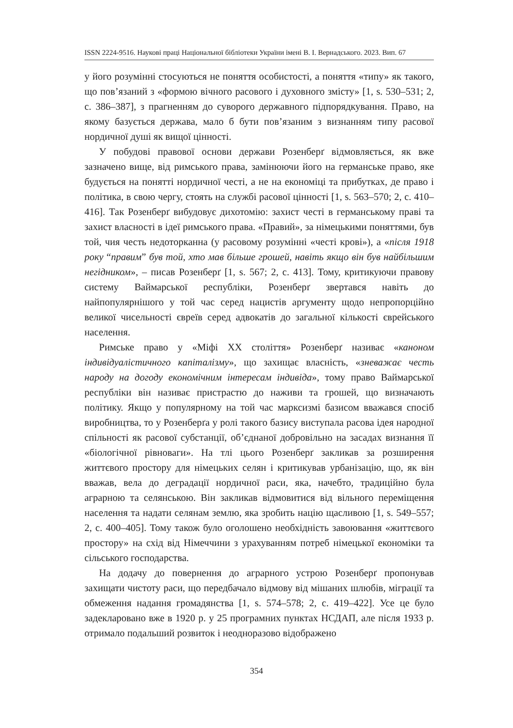ISSN 2224-9516. Наукові праці Національної бібліотеки України імені В. І. Вернадського. 2023. Вип. 67
у його розумінні стосуються не поняття особистості, а поняття «типу» як такого, що пов’язаний з «формою вічного расового і духовного змісту» [1, s. 530–531; 2, c. 386–387], з прагненням до суворого державного підпорядкування. Право, на якому базується держава, мало б бути пов’язаним з визнанням типу расової нордичної душі як вищої цінності.
У побудові правової основи держави Розенберґ відмовляється, як вже зазначено вище, від римського права, замінюючи його на германське право, яке будується на понятті нордичної честі, а не на економіці та прибутках, де право і політика, в свою чергу, стоять на службі расової цінності [1, s. 563–570; 2, c. 410–416]. Так Розенберґ вибудовує дихотомію: захист честі в германському праві та захист власності в ідеї римського права. «Правий», за німецькими поняттями, був той, чия честь недоторканна (у расовому розумінні «честі крові»), а «після 1918 року “правим” був той, хто мав більше грошей, навіть якщо він був найбільшим негідником», – писав Розенберґ [1, s. 567; 2, c. 413]. Тому, критикуючи правову систему Ваймарської республіки, Розенберґ звертався навіть до найпопулярнішого у той час серед нацистів аргументу щодо непропорційно великої чисельності євреїв серед адвокатів до загальної кількості єврейського населення.
Римське право у «Міфі ХХ століття» Розенберґ називає «каноном індивідуалістичного капіталізму», що захищає власність, «зневажає честь народу на догоду економічним інтересам індивіда», тому право Ваймарської республіки він називає пристрастю до наживи та грошей, що визначають політику. Якщо у популярному на той час марксизмі базисом вважався спосіб виробництва, то у Розенберґа у ролі такого базису виступала расова ідея народної спільності як расової субстанції, об’єднаної добровільно на засадах визнання її «біологічної рівноваги». На тлі цього Розенберґ закликав за розширення життєвого простору для німецьких селян і критикував урбанізацію, що, як він вважав, вела до деградації нордичної раси, яка, начебто, традиційно була аграрною та селянською. Він закликав відмовитися від вільного переміщення населення та надати селянам землю, яка зробить націю щасливою [1, s. 549–557; 2, c. 400–405]. Тому також було оголошено необхідність завоювання «життєвого простору» на схід від Німеччини з урахуванням потреб німецької економіки та сільського господарства.
На додачу до повернення до аграрного устрою Розенберґ пропонував захищати чистоту раси, що передбачало відмову від мішаних шлюбів, міграції та обмеження надання громадянства [1, s. 574–578; 2, c. 419–422]. Усе це було задекларовано вже в 1920 р. у 25 програмних пунктах НСДАП, але після 1933 р. отримало подальший розвиток і неодноразово відображено
354